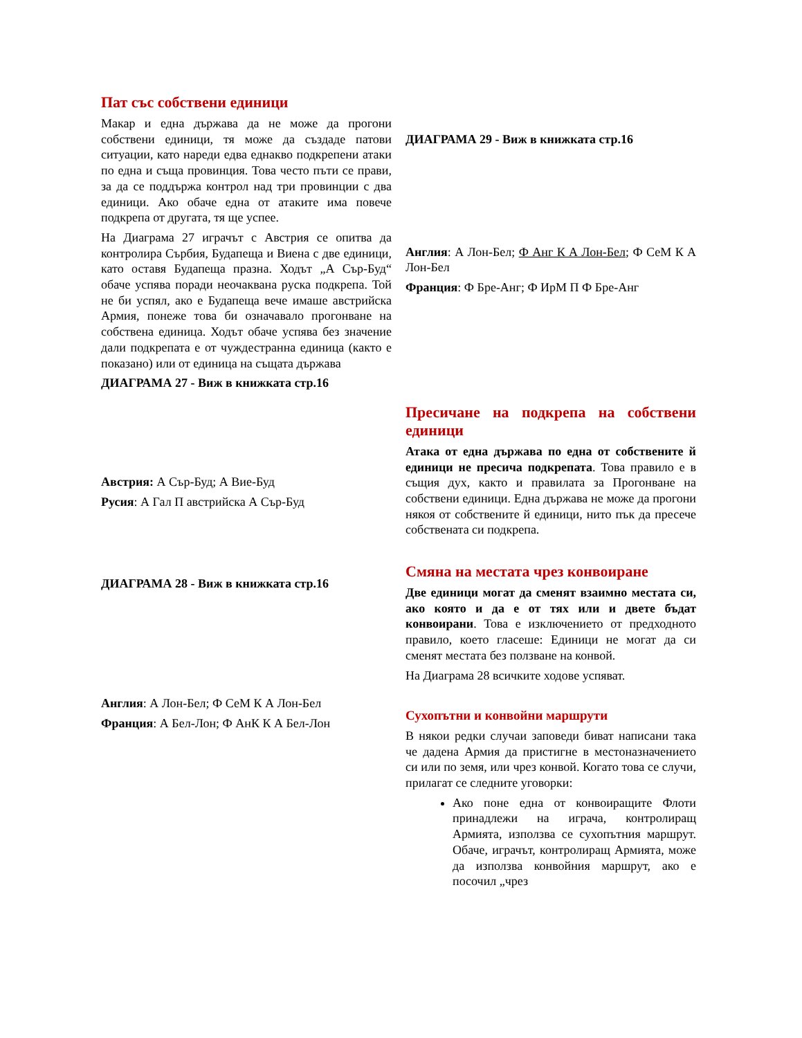Пат със собствени единици
Макар и една държава да не може да прогони собствени единици, тя може да създаде патови ситуации, като нареди едва еднакво подкрепени атаки по една и съща провинция. Това често пъти се прави, за да се поддържа контрол над три провинции с два единици. Ако обаче една от атаките има повече подкрепа от другата, тя ще успее.
На Диаграма 27 играчът с Австрия се опитва да контролира Сърбия, Будапеща и Виена с две единици, като оставя Будапеща празна. Ходът „А Сър-Буд“ обаче успява поради неочаквана руска подкрепа. Той не би успял, ако е Будапеща вече имаше австрийска Армия, понеже това би означавало прогонване на собствена единица. Ходът обаче успява без значение дали подкрепата е от чуждестранна единица (както е показано) или от единица на същата държава
ДИАГРАМА 27 - Виж в книжката стр.16
Австрия: А Сър-Буд; А Вие-Буд
Русия: А Гал П австрийска А Сър-Буд
ДИАГРАМА 28 - Виж в книжката стр.16
Англия: А Лон-Бел; Ф СеМ К А Лон-Бел
Франция: А Бел-Лон; Ф АнК К А Бел-Лон
ДИАГРАМА 29 - Виж в книжката стр.16
Англия: А Лон-Бел; Ф Анг К А Лон-Бел; Ф СеМ К А Лон-Бел
Франция: Ф Бре-Анг; Ф ИрМ П Ф Бре-Анг
Пресичане на подкрепа на собствени единици
Атака от една държава по една от собствените й единици не пресича подкрепата. Това правило е в същия дух, както и правилата за Прогонване на собствени единици. Една държава не може да прогони някоя от собствените й единици, нито пък да пресече собствената си подкрепа.
Смяна на местата чрез конвоиране
Две единици могат да сменят взаимно местата си, ако която и да е от тях или и двете бъдат конвоирани. Това е изключението от предходното правило, което гласеше: Единици не могат да си сменят местата без ползване на конвой.
На Диаграма 28 всичките ходове успяват.
Сухопътни и конвойни маршрути
В някои редки случаи заповеди биват написани така че дадена Армия да пристигне в местоназначението си или по земя, или чрез конвой. Когато това се случи, прилагат се следните уговорки:
Ако поне една от конвоиращите Флоти принадлежи на играча, контролиращ Армията, използва се сухопътния маршрут. Обаче, играчът, контролиращ Армията, може да използва конвойния маршрут, ако е посочил „чрез